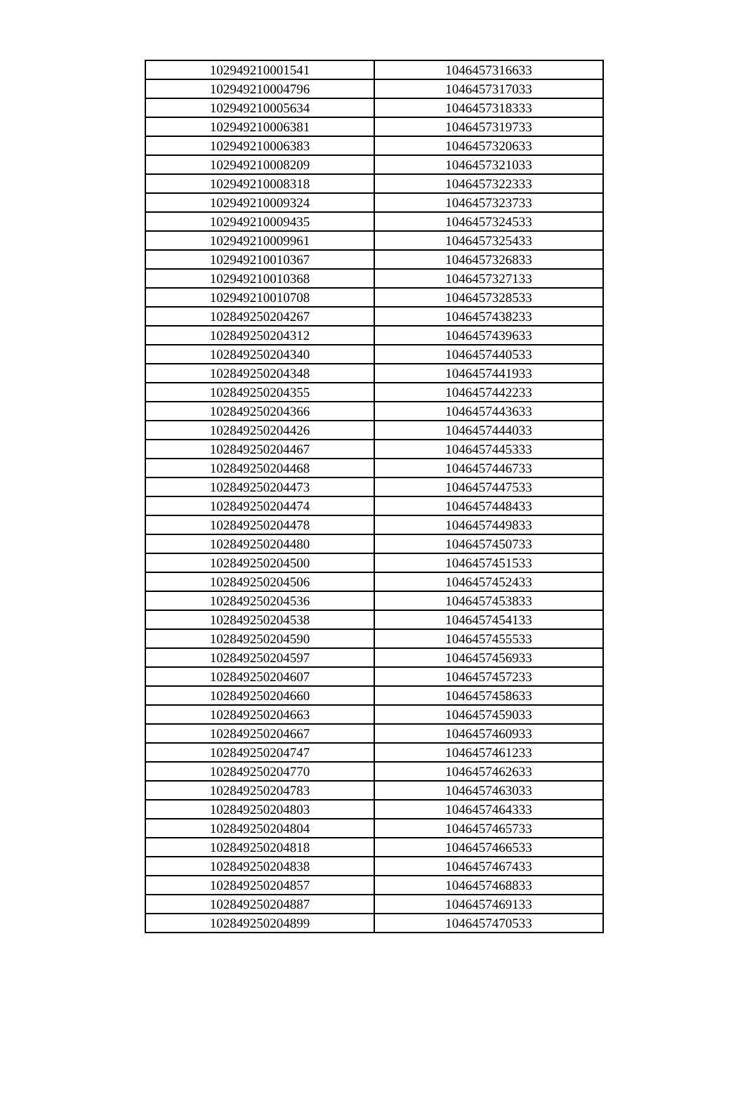| 102949210001541 | 1046457316633 |
| 102949210004796 | 1046457317033 |
| 102949210005634 | 1046457318333 |
| 102949210006381 | 1046457319733 |
| 102949210006383 | 1046457320633 |
| 102949210008209 | 1046457321033 |
| 102949210008318 | 1046457322333 |
| 102949210009324 | 1046457323733 |
| 102949210009435 | 1046457324533 |
| 102949210009961 | 1046457325433 |
| 102949210010367 | 1046457326833 |
| 102949210010368 | 1046457327133 |
| 102949210010708 | 1046457328533 |
| 102849250204267 | 1046457438233 |
| 102849250204312 | 1046457439633 |
| 102849250204340 | 1046457440533 |
| 102849250204348 | 1046457441933 |
| 102849250204355 | 1046457442233 |
| 102849250204366 | 1046457443633 |
| 102849250204426 | 1046457444033 |
| 102849250204467 | 1046457445333 |
| 102849250204468 | 1046457446733 |
| 102849250204473 | 1046457447533 |
| 102849250204474 | 1046457448433 |
| 102849250204478 | 1046457449833 |
| 102849250204480 | 1046457450733 |
| 102849250204500 | 1046457451533 |
| 102849250204506 | 1046457452433 |
| 102849250204536 | 1046457453833 |
| 102849250204538 | 1046457454133 |
| 102849250204590 | 1046457455533 |
| 102849250204597 | 1046457456933 |
| 102849250204607 | 1046457457233 |
| 102849250204660 | 1046457458633 |
| 102849250204663 | 1046457459033 |
| 102849250204667 | 1046457460933 |
| 102849250204747 | 1046457461233 |
| 102849250204770 | 1046457462633 |
| 102849250204783 | 1046457463033 |
| 102849250204803 | 1046457464333 |
| 102849250204804 | 1046457465733 |
| 102849250204818 | 1046457466533 |
| 102849250204838 | 1046457467433 |
| 102849250204857 | 1046457468833 |
| 102849250204887 | 1046457469133 |
| 102849250204899 | 1046457470533 |